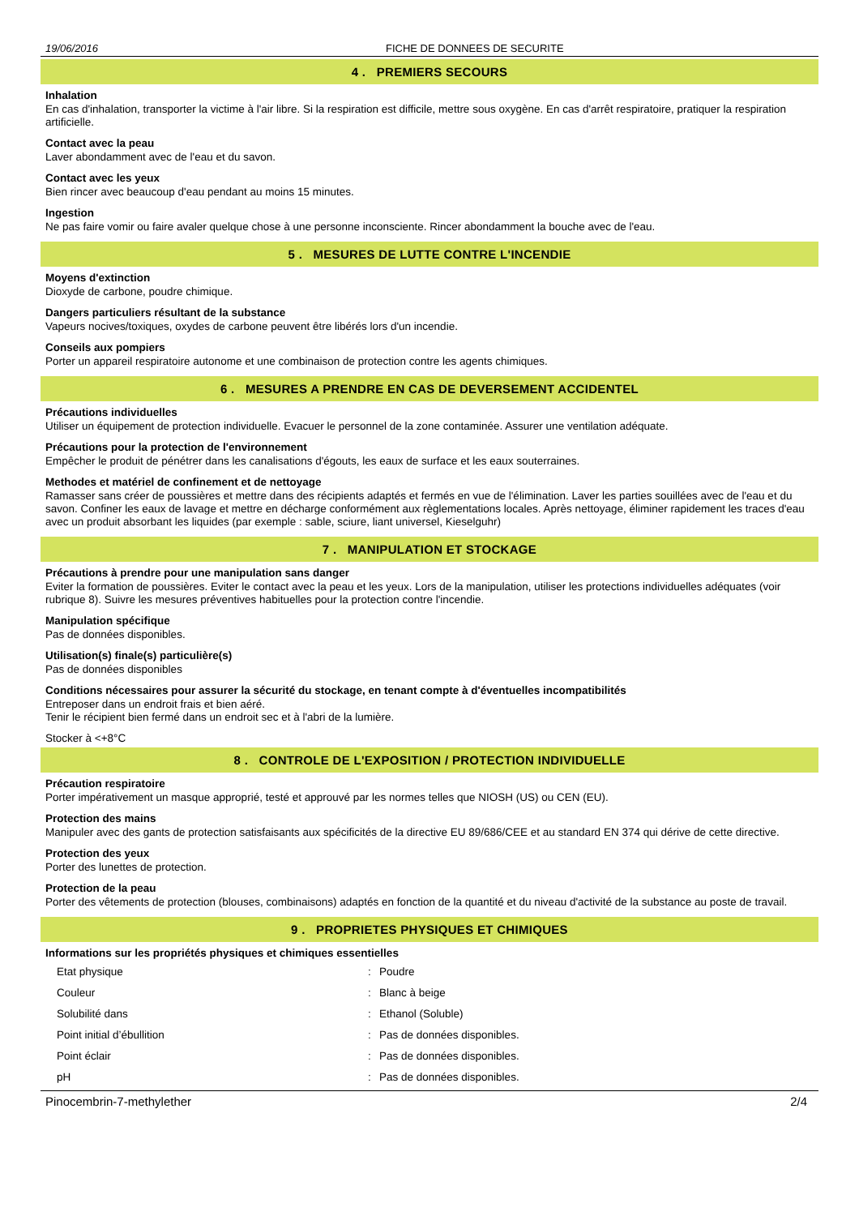19/06/2016 FICHE DE DONNEES DE SECURITE
4 . PREMIERS SECOURS
Inhalation
En cas d'inhalation, transporter la victime à l'air libre. Si la respiration est difficile, mettre sous oxygène. En cas d'arrêt respiratoire, pratiquer la respiration artificielle.
Contact avec la peau
Laver abondamment avec de l'eau et du savon.
Contact avec les yeux
Bien rincer avec beaucoup d'eau pendant au moins 15 minutes.
Ingestion
Ne pas faire vomir ou faire avaler quelque chose à une personne inconsciente. Rincer abondamment la bouche avec de l'eau.
5 . MESURES DE LUTTE CONTRE L'INCENDIE
Moyens d'extinction
Dioxyde de carbone, poudre chimique.
Dangers particuliers résultant de la substance
Vapeurs nocives/toxiques, oxydes de carbone peuvent être libérés lors d'un incendie.
Conseils aux pompiers
Porter un appareil respiratoire autonome et une combinaison de protection contre les agents chimiques.
6 . MESURES A PRENDRE EN CAS DE DEVERSEMENT ACCIDENTEL
Précautions individuelles
Utiliser un équipement de protection individuelle. Evacuer le personnel de la zone contaminée. Assurer une ventilation adéquate.
Précautions pour la protection de l'environnement
Empêcher le produit de pénétrer dans les canalisations d'égouts, les eaux de surface et les eaux souterraines.
Methodes et matériel de confinement et de nettoyage
Ramasser sans créer de poussières et mettre dans des récipients adaptés et fermés en vue de l'élimination. Laver les parties souillées avec de l'eau et du savon. Confiner les eaux de lavage et mettre en décharge conformément aux règlementations locales. Après nettoyage, éliminer rapidement les traces d'eau avec un produit absorbant les liquides (par exemple : sable, sciure, liant universel, Kieselguhr)
7 . MANIPULATION ET STOCKAGE
Précautions à prendre pour une manipulation sans danger
Eviter la formation de poussières. Eviter le contact avec la peau et les yeux. Lors de la manipulation, utiliser les protections individuelles adéquates (voir rubrique 8). Suivre les mesures préventives habituelles pour la protection contre l'incendie.
Manipulation spécifique
Pas de données disponibles.
Utilisation(s) finale(s) particulière(s)
Pas de données disponibles
Conditions nécessaires pour assurer la sécurité du stockage, en tenant compte à d'éventuelles incompatibilités
Entreposer dans un endroit frais et bien aéré.
Tenir le récipient bien fermé dans un endroit sec et à l'abri de la lumière.
Stocker à <+8°C
8 . CONTROLE DE L'EXPOSITION / PROTECTION INDIVIDUELLE
Précaution respiratoire
Porter impérativement un masque approprié, testé et approuvé par les normes telles que NIOSH (US) ou CEN (EU).
Protection des mains
Manipuler avec des gants de protection satisfaisants aux spécificités de la directive EU 89/686/CEE et au standard EN 374 qui dérive de cette directive.
Protection des yeux
Porter des lunettes de protection.
Protection de la peau
Porter des vêtements de protection (blouses, combinaisons) adaptés en fonction de la quantité et du niveau d'activité de la substance au poste de travail.
9 . PROPRIETES PHYSIQUES ET CHIMIQUES
Informations sur les propriétés physiques et chimiques essentielles
| Etat physique | : | Poudre |
| Couleur | : | Blanc à beige |
| Solubilité dans | : | Ethanol (Soluble) |
| Point initial d’ébullition | : | Pas de données disponibles. |
| Point éclair | : | Pas de données disponibles. |
| pH | : | Pas de données disponibles. |
Pinocembrin-7-methylether 2/4